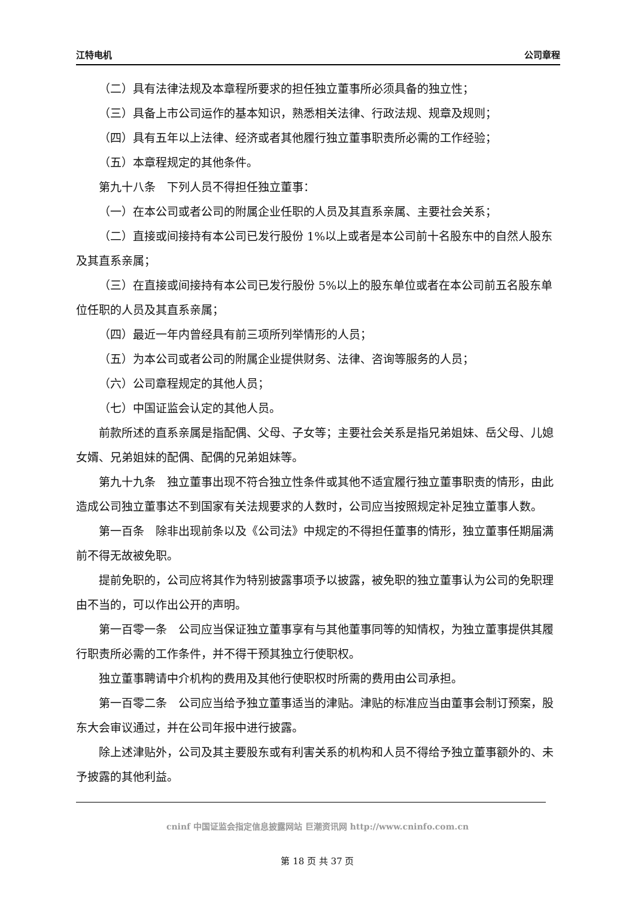江特电机 公司章程
（二）具有法律法规及本章程所要求的担任独立董事所必须具备的独立性；
（三）具备上市公司运作的基本知识，熟悉相关法律、行政法规、规章及规则；
（四）具有五年以上法律、经济或者其他履行独立董事职责所必需的工作经验；
（五）本章程规定的其他条件。
第九十八条　下列人员不得担任独立董事：
（一）在本公司或者公司的附属企业任职的人员及其直系亲属、主要社会关系；
（二）直接或间接持有本公司已发行股份 1%以上或者是本公司前十名股东中的自然人股东及其直系亲属；
（三）在直接或间接持有本公司已发行股份 5%以上的股东单位或者在本公司前五名股东单位任职的人员及其直系亲属；
（四）最近一年内曾经具有前三项所列举情形的人员；
（五）为本公司或者公司的附属企业提供财务、法律、咨询等服务的人员；
（六）公司章程规定的其他人员；
（七）中国证监会认定的其他人员。
前款所述的直系亲属是指配偶、父母、子女等；主要社会关系是指兄弟姐妹、岳父母、儿媳女婿、兄弟姐妹的配偶、配偶的兄弟姐妹等。
第九十九条　独立董事出现不符合独立性条件或其他不适宜履行独立董事职责的情形，由此造成公司独立董事达不到国家有关法规要求的人数时，公司应当按照规定补足独立董事人数。
第一百条　除非出现前条以及《公司法》中规定的不得担任董事的情形，独立董事任期届满前不得无故被免职。
提前免职的，公司应将其作为特别披露事项予以披露，被免职的独立董事认为公司的免职理由不当的，可以作出公开的声明。
第一百零一条　公司应当保证独立董事享有与其他董事同等的知情权，为独立董事提供其履行职责所必需的工作条件，并不得干预其独立行使职权。
独立董事聘请中介机构的费用及其他行使职权时所需的费用由公司承担。
第一百零二条　公司应当给予独立董事适当的津贴。津贴的标准应当由董事会制订预案，股东大会审议通过，并在公司年报中进行披露。
除上述津贴外，公司及其主要股东或有利害关系的机构和人员不得给予独立董事额外的、未予披露的其他利益。
cninf 中国证监会指定信息披露网站 巨潮资讯网 http://www.cninfo.com.cn
第 18 页 共 37 页